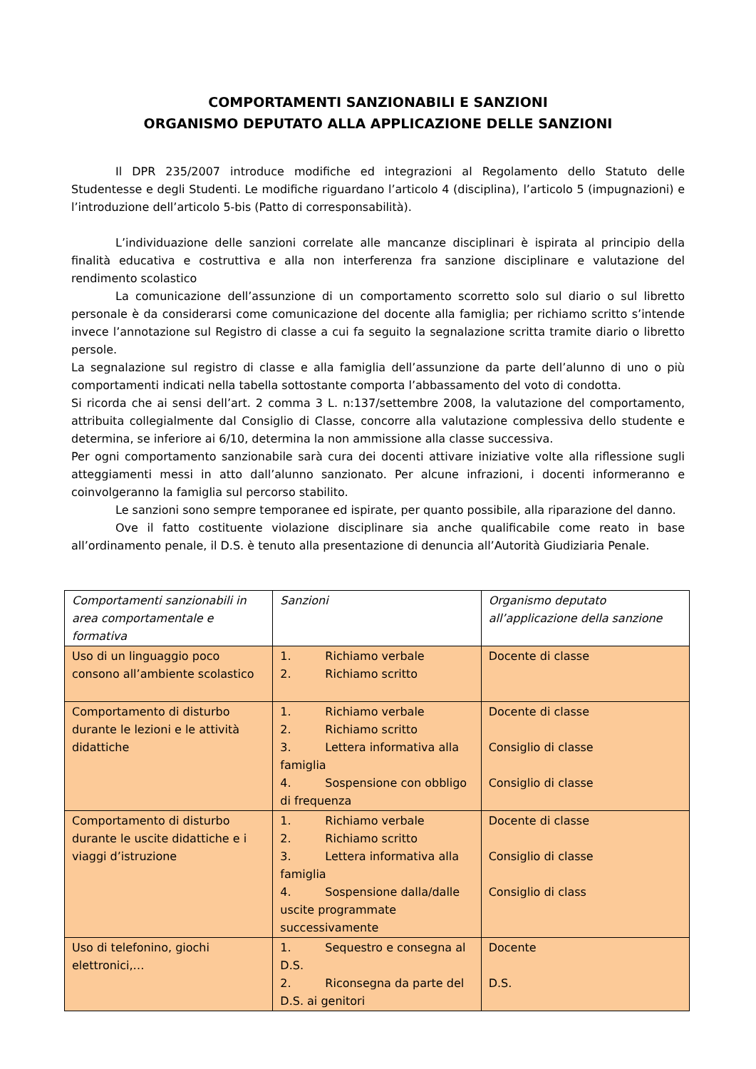COMPORTAMENTI SANZIONABILI E SANZIONI
ORGANISMO DEPUTATO ALLA APPLICAZIONE DELLE SANZIONI
Il DPR 235/2007 introduce modifiche ed integrazioni al Regolamento dello Statuto delle Studentesse e degli Studenti. Le modifiche riguardano l’articolo 4 (disciplina), l’articolo 5 (impugnazioni) e l’introduzione dell’articolo 5-bis (Patto di corresponsabilità).
L’individuazione delle sanzioni correlate alle mancanze disciplinari è ispirata al principio della finalità educativa e costruttiva e alla non interferenza fra sanzione disciplinare e valutazione del rendimento scolastico
La comunicazione dell’assunzione di un comportamento scorretto solo sul diario o sul libretto personale è da considerarsi come comunicazione del docente alla famiglia; per richiamo scritto s’intende invece l’annotazione sul Registro di classe a cui fa seguito la segnalazione scritta tramite diario o libretto persole.
La segnalazione sul registro di classe e alla famiglia dell’assunzione da parte dell’alunno di uno o più comportamenti indicati nella tabella sottostante comporta l’abbassamento del voto di condotta.
Si ricorda che ai sensi dell’art. 2 comma 3 L. n:137/settembre 2008, la valutazione del comportamento, attribuita collegialmente dal Consiglio di Classe, concorre alla valutazione complessiva dello studente e determina, se inferiore ai 6/10, determina la non ammissione alla classe successiva.
Per ogni comportamento sanzionabile sarà cura dei docenti attivare iniziative volte alla riflessione sugli atteggiamenti messi in atto dall’alunno sanzionato. Per alcune infrazioni, i docenti informeranno e coinvolgeranno la famiglia sul percorso stabilito.
Le sanzioni sono sempre temporanee ed ispirate, per quanto possibile, alla riparazione del danno.
Ove il fatto costituente violazione disciplinare sia anche qualificabile come reato in base all’ordinamento penale, il D.S. è tenuto alla presentazione di denuncia all’Autorità Giudiziaria Penale.
| Comportamenti sanzionabili in area comportamentale e formativa | Sanzioni | Organismo deputato all’applicazione della sanzione |
| Uso di un linguaggio poco consono all’ambiente scolastico | 1. Richiamo verbale 2. Richiamo scritto | Docente di classe |
| Comportamento di disturbo durante le lezioni e le attività didattiche | 1. Richiamo verbale 2. Richiamo scritto 3. Lettera informativa alla famiglia 4. Sospensione con obbligo di frequenza | Docente di classe Consiglio di classe Consiglio di classe |
| Comportamento di disturbo durante le uscite didattiche e i viaggi d’istruzione | 1. Richiamo verbale 2. Richiamo scritto 3. Lettera informativa alla famiglia 4. Sospensione dalla/dalle uscite programmate successivamente | Docente di classe Consiglio di classe Consiglio di class |
| Uso di telefonino, giochi elettronici,… | 1. Sequestro e consegna al D.S. 2. Riconsegna da parte del D.S. ai genitori | Docente D.S. |